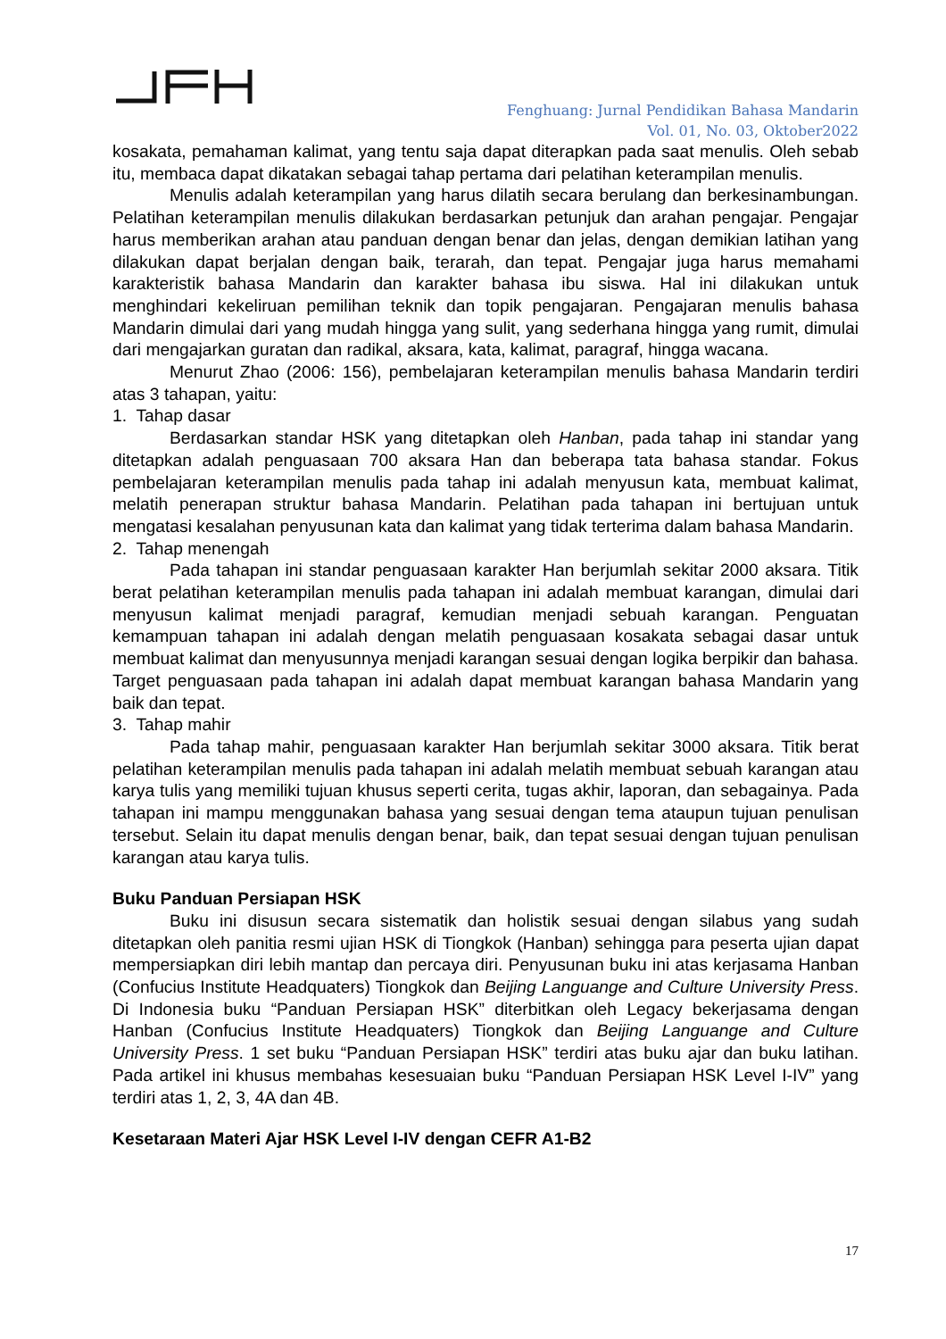Fenghuang: Jurnal Pendidikan Bahasa Mandarin
Vol. 01, No. 03, Oktober2022
kosakata, pemahaman kalimat, yang tentu saja dapat diterapkan pada saat menulis. Oleh sebab itu, membaca dapat dikatakan sebagai tahap pertama dari pelatihan keterampilan menulis.
Menulis adalah keterampilan yang harus dilatih secara berulang dan berkesinambungan. Pelatihan keterampilan menulis dilakukan berdasarkan petunjuk dan arahan pengajar. Pengajar harus memberikan arahan atau panduan dengan benar dan jelas, dengan demikian latihan yang dilakukan dapat berjalan dengan baik, terarah, dan tepat. Pengajar juga harus memahami karakteristik bahasa Mandarin dan karakter bahasa ibu siswa. Hal ini dilakukan untuk menghindari kekeliruan pemilihan teknik dan topik pengajaran. Pengajaran menulis bahasa Mandarin dimulai dari yang mudah hingga yang sulit, yang sederhana hingga yang rumit, dimulai dari mengajarkan guratan dan radikal, aksara, kata, kalimat, paragraf, hingga wacana.
Menurut Zhao (2006: 156), pembelajaran keterampilan menulis bahasa Mandarin terdiri atas 3 tahapan, yaitu:
1. Tahap dasar
Berdasarkan standar HSK yang ditetapkan oleh Hanban, pada tahap ini standar yang ditetapkan adalah penguasaan 700 aksara Han dan beberapa tata bahasa standar. Fokus pembelajaran keterampilan menulis pada tahap ini adalah menyusun kata, membuat kalimat, melatih penerapan struktur bahasa Mandarin. Pelatihan pada tahapan ini bertujuan untuk mengatasi kesalahan penyusunan kata dan kalimat yang tidak terterima dalam bahasa Mandarin.
2. Tahap menengah
Pada tahapan ini standar penguasaan karakter Han berjumlah sekitar 2000 aksara. Titik berat pelatihan keterampilan menulis pada tahapan ini adalah membuat karangan, dimulai dari menyusun kalimat menjadi paragraf, kemudian menjadi sebuah karangan. Penguatan kemampuan tahapan ini adalah dengan melatih penguasaan kosakata sebagai dasar untuk membuat kalimat dan menyusunnya menjadi karangan sesuai dengan logika berpikir dan bahasa. Target penguasaan pada tahapan ini adalah dapat membuat karangan bahasa Mandarin yang baik dan tepat.
3. Tahap mahir
Pada tahap mahir, penguasaan karakter Han berjumlah sekitar 3000 aksara. Titik berat pelatihan keterampilan menulis pada tahapan ini adalah melatih membuat sebuah karangan atau karya tulis yang memiliki tujuan khusus seperti cerita, tugas akhir, laporan, dan sebagainya. Pada tahapan ini mampu menggunakan bahasa yang sesuai dengan tema ataupun tujuan penulisan tersebut. Selain itu dapat menulis dengan benar, baik, dan tepat sesuai dengan tujuan penulisan karangan atau karya tulis.
Buku Panduan Persiapan HSK
Buku ini disusun secara sistematik dan holistik sesuai dengan silabus yang sudah ditetapkan oleh panitia resmi ujian HSK di Tiongkok (Hanban) sehingga para peserta ujian dapat mempersiapkan diri lebih mantap dan percaya diri. Penyusunan buku ini atas kerjasama Hanban (Confucius Institute Headquaters) Tiongkok dan Beijing Languange and Culture University Press. Di Indonesia buku “Panduan Persiapan HSK” diterbitkan oleh Legacy bekerjasama dengan Hanban (Confucius Institute Headquaters) Tiongkok dan Beijing Languange and Culture University Press. 1 set buku “Panduan Persiapan HSK” terdiri atas buku ajar dan buku latihan. Pada artikel ini khusus membahas kesesuaian buku “Panduan Persiapan HSK Level I-IV” yang terdiri atas 1, 2, 3, 4A dan 4B.
Kesetaraan Materi Ajar HSK Level I-IV dengan CEFR A1-B2
17